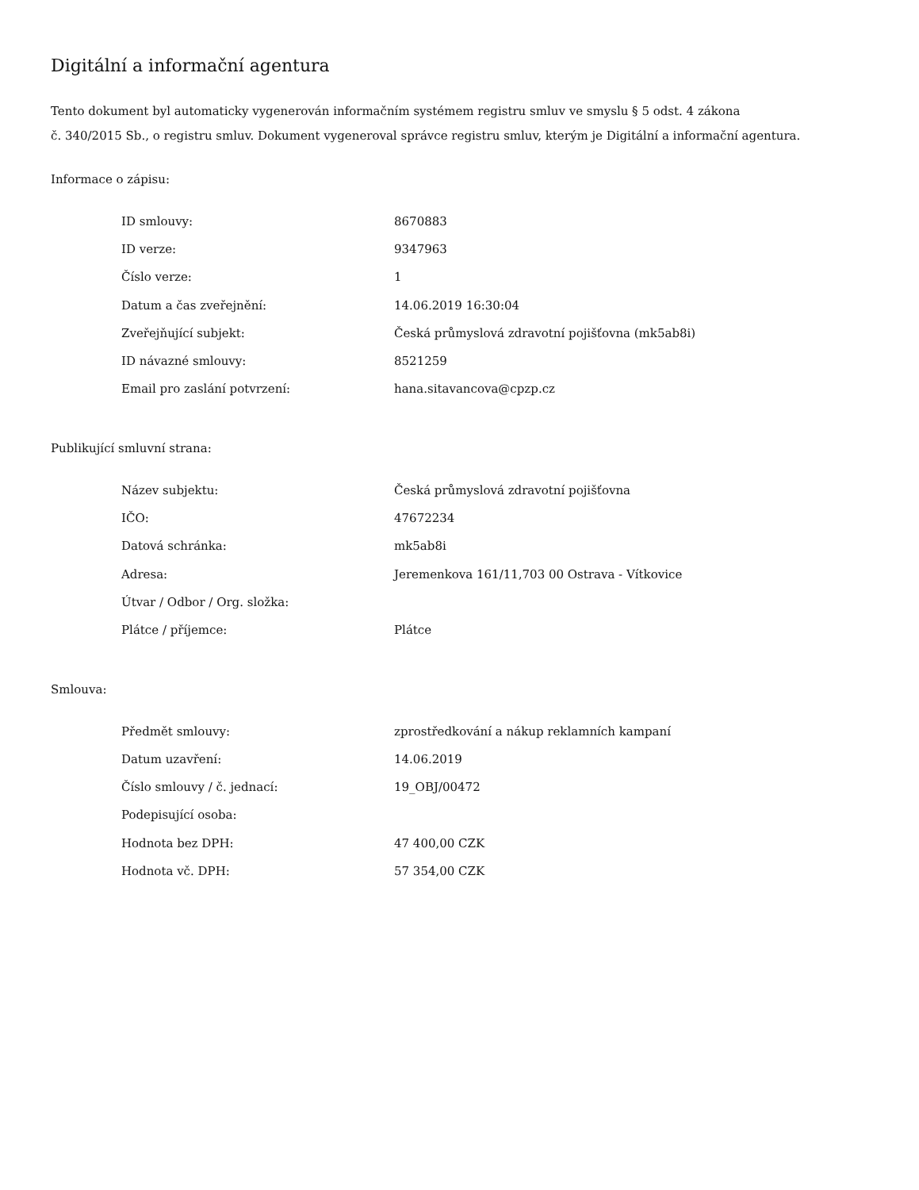Digitální a informační agentura
Tento dokument byl automaticky vygenerován informačním systémem registru smluv ve smyslu § 5 odst. 4 zákona
č. 340/2015 Sb., o registru smluv. Dokument vygeneroval správce registru smluv, kterým je Digitální a informační agentura.
Informace o zápisu:
| ID smlouvy: | 8670883 |
| ID verze: | 9347963 |
| Číslo verze: | 1 |
| Datum a čas zveřejnění: | 14.06.2019 16:30:04 |
| Zveřejňující subjekt: | Česká průmyslová zdravotní pojišťovna (mk5ab8i) |
| ID návazné smlouvy: | 8521259 |
| Email pro zaslání potvrzení: | hana.sitavancova@cpzp.cz |
Publikující smluvní strana:
| Název subjektu: | Česká průmyslová zdravotní pojišťovna |
| IČO: | 47672234 |
| Datová schránka: | mk5ab8i |
| Adresa: | Jeremenkova 161/11,703 00 Ostrava - Vítkovice |
| Útvar / Odbor / Org. složka: | |
| Plátce / příjemce: | Plátce |
Smlouva:
| Předmět smlouvy: | zprostředkování a nákup reklamních kampaní |
| Datum uzavření: | 14.06.2019 |
| Číslo smlouvy / č. jednací: | 19_OBJ/00472 |
| Podepisující osoba: | |
| Hodnota bez DPH: | 47 400,00 CZK |
| Hodnota vč. DPH: | 57 354,00 CZK |